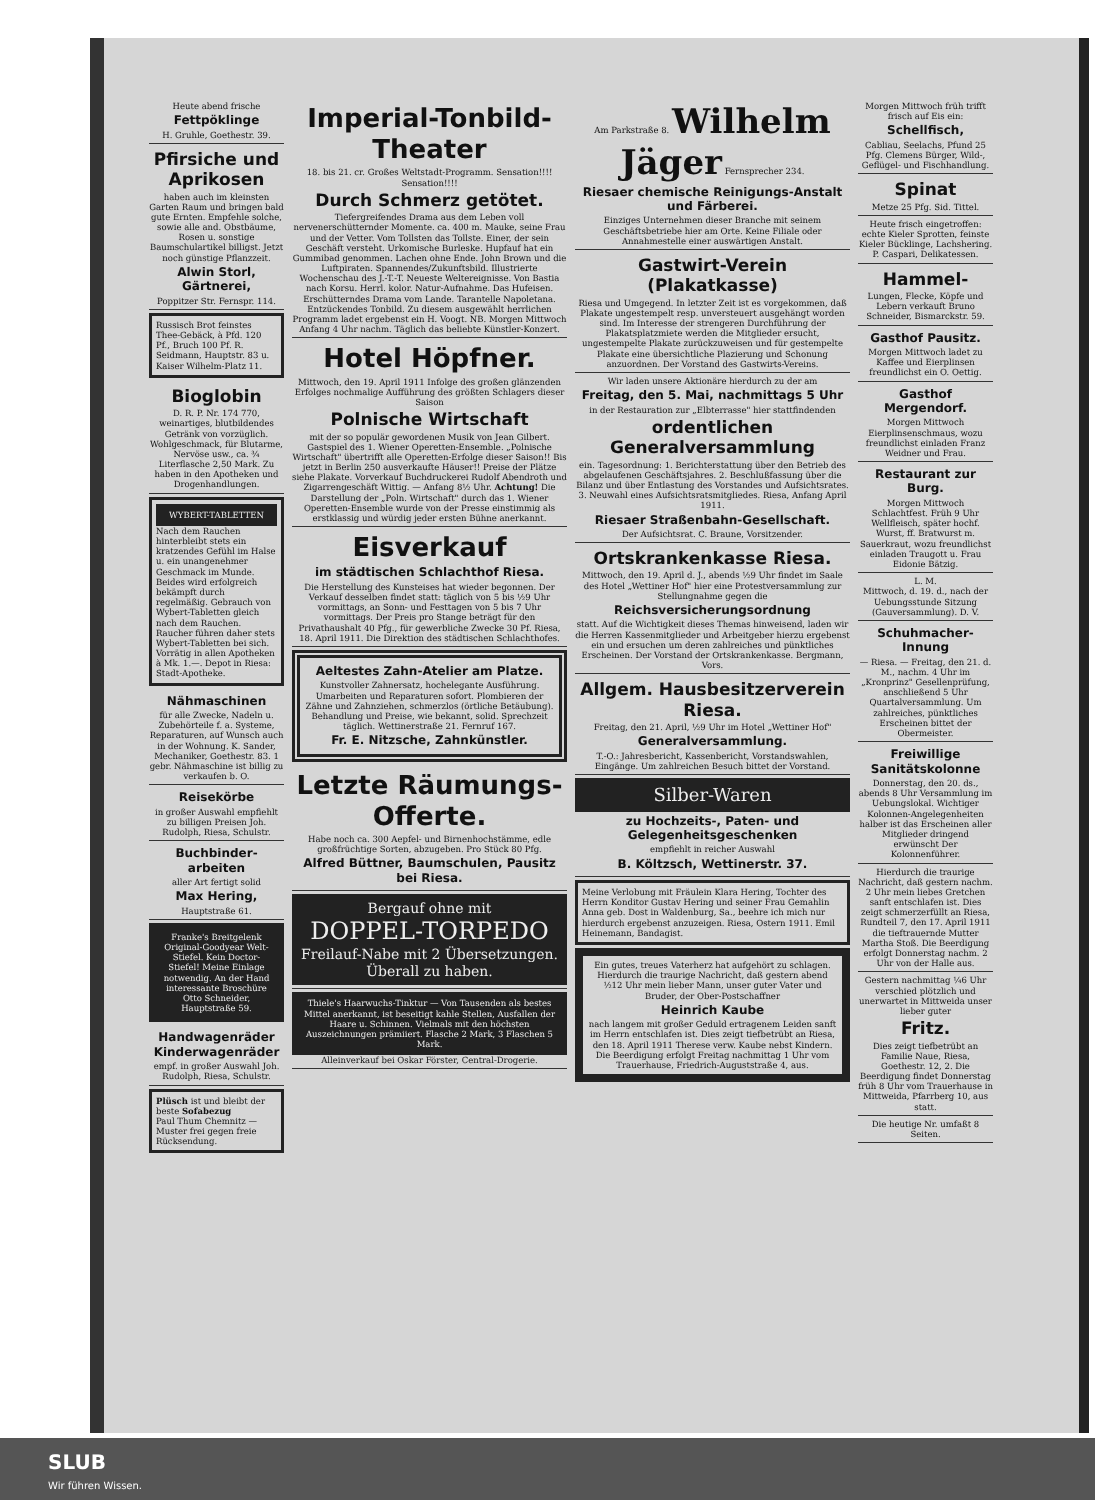Heute abend frische
Fettpöklinge
H. Gruhle, Goethestr. 39.
Pfirsiche und Aprikosen
haben auch im kleinsten Garten Raum und bringen bald gute Ernten. Empfehle solche, sowie alle and. Obstbäume, Rosen u. sonstige Baumschulartikel billigst. Jetzt noch günstige Pflanzzeit.
Alwin Storl, Gärtnerei,
Poppitzer Str. Fernspr. 114.
Russisch Brot feinstes Thee-Gebäck, à Pfd. 120 Pf., Bruch 100 Pf. R. Seidmann, Hauptstr. 83 u. Kaiser Wilhelm-Platz 11.
Bioglobin
D. R. P. Nr. 174 770, weinartiges, blutbildendes Getränk von vorzüglich. Wohlgeschmack, für Blutarme, Nervöse usw., ca. ¾ Literflasche 2,50 Mark. Zu haben in den Apotheken und Drogenhandlungen.
WYBERT-TABLETTEN
Nach dem Rauchen hinterbleibt stets ein kratzendes Gefühl im Halse u. ein unangenehmer Geschmack im Munde. Beides wird erfolgreich bekämpft durch regelmäßig. Gebrauch von Wybert-Tabletten gleich nach dem Rauchen. Raucher führen daher stets Wybert-Tabletten bei sich. Vorrätig in allen Apotheken à Mk. 1.—. Depot in Riesa: Stadt-Apotheke.
Nähmaschinen
für alle Zwecke, Nadeln u. Zubehörteile f. a. Systeme, Reparaturen, auf Wunsch auch in der Wohnung. K. Sander, Mechaniker, Goethestr. 83. 1 gebr. Nähmaschine ist billig zu verkaufen b. O.
Reisekörbe
in großer Auswahl empfiehlt zu billigen Preisen Joh. Rudolph, Riesa, Schulstr.
Buchbinder-arbeiten
aller Art fertigt solid
Max Hering,
Hauptstraße 61.
Franke's Breitgelenk
Original-Goodyear Welt-Stiefel. Kein Doctor-Stiefel! Meine Einlage notwendig. An der Hand interessante Broschüre
Otto Schneider, Hauptstraße 59.
Handwagenräder Kinderwagenräder
empf. in großer Auswahl Joh. Rudolph, Riesa, Schulstr.
Plüsch ist und bleibt der beste Sofabezug
Paul Thum Chemnitz — Muster frei gegen freie Rücksendung.
Imperial-Tonbild-Theater
18. bis 21. cr. Großes Weltstadt-Programm. Sensation!!!! Sensation!!!!
Durch Schmerz getötet.
Tiefergreifendes Drama aus dem Leben voll nervenerschütternder Momente. ca. 400 m. Mauke, seine Frau und der Vetter. Vom Tollsten das Tollste. Einer, der sein Geschäft versteht. Urkomische Burleske. Hupfauf hat ein Gummibad genommen. Lachen ohne Ende. John Brown und die Luftpiraten. Spannendes/Zukunftsbild. Illustrierte Wochenschau des J.-T.-T. Neueste Weltereignisse. Von Bastia nach Korsu. Herrl. kolor. Natur-Aufnahme. Das Hufeisen. Erschütterndes Drama vom Lande. Tarantelle Napoletana. Entzückendes Tonbild. Zu diesem ausgewählt herrlichen Programm ladet ergebenst ein H. Voogt. NB. Morgen Mittwoch Anfang 4 Uhr nachm. Täglich das beliebte Künstler-Konzert.
Hotel Höpfner.
Mittwoch, den 19. April 1911 Infolge des großen glänzenden Erfolges nochmalige Aufführung des größten Schlagers dieser Saison
Polnische Wirtschaft
mit der so populär gewordenen Musik von Jean Gilbert. Gastspiel des 1. Wiener Operetten-Ensemble. „Polnische Wirtschaft" übertrifft alle Operetten-Erfolge dieser Saison!! Bis jetzt in Berlin 250 ausverkaufte Häuser!! Preise der Plätze siehe Plakate. Vorverkauf Buchdruckerei Rudolf Abendroth und Zigarrengeschäft Wittig. — Anfang 8½ Uhr. Achtung! Die Darstellung der „Poln. Wirtschaft" durch das 1. Wiener Operetten-Ensemble wurde von der Presse einstimmig als erstklassig und würdig jeder ersten Bühne anerkannt.
Eisverkauf
im städtischen Schlachthof Riesa.
Die Herstellung des Kunsteises hat wieder begonnen. Der Verkauf desselben findet statt: täglich von 5 bis ½9 Uhr vormittags, an Sonn- und Festtagen von 5 bis 7 Uhr vormittags. Der Preis pro Stange beträgt für den Privathaushalt 40 Pfg., für gewerbliche Zwecke 30 Pf. Riesa, 18. April 1911. Die Direktion des städtischen Schlachthofes.
Aeltestes Zahn-Atelier am Platze.
Kunstvoller Zahnersatz, hochelegante Ausführung. Umarbeiten und Reparaturen sofort. Plombieren der Zähne und Zahnziehen, schmerzlos (örtliche Betäubung). Behandlung und Preise, wie bekannt, solid. Sprechzeit täglich. Wettinerstraße 21. Fernruf 167.
Fr. E. Nitzsche, Zahnkünstler.
Letzte Räumungs-Offerte.
Habe noch ca. 300 Aepfel- und Birnenhochstämme, edle großfrüchtige Sorten, abzugeben. Pro Stück 80 Pfg.
Alfred Büttner, Baumschulen, Pausitz bei Riesa.
Bergauf ohne mit
DOPPEL-TORPEDO
Freilauf-Nabe mit 2 Übersetzungen. Überall zu haben.
Thiele's Haarwuchs-Tinktur — Von Tausenden als bestes Mittel anerkannt, ist beseitigt kahle Stellen, Ausfallen der Haare u. Schinnen. Vielmals mit den höchsten Auszeichnungen prämiiert. Flasche 2 Mark, 3 Flaschen 5 Mark.
Alleinverkauf bei Oskar Förster, Central-Drogerie.
Am Parkstraße 8. Wilhelm Jäger Fernsprecher 234.
Riesaer chemische Reinigungs-Anstalt und Färberei.
Einziges Unternehmen dieser Branche mit seinem Geschäftsbetriebe hier am Orte. Keine Filiale oder Annahmestelle einer auswärtigen Anstalt.
Gastwirt-Verein (Plakatkasse)
Riesa und Umgegend. In letzter Zeit ist es vorgekommen, daß Plakate ungestempelt resp. unversteuert ausgehängt worden sind. Im Interesse der strengeren Durchführung der Plakatsplatzmiete werden die Mitglieder ersucht, ungestempelte Plakate zurückzuweisen und für gestempelte Plakate eine übersichtliche Plazierung und Schonung anzuordnen. Der Vorstand des Gastwirts-Vereins.
Wir laden unsere Aktionäre hierdurch zu der am
Freitag, den 5. Mai, nachmittags 5 Uhr
in der Restauration zur „Elbterrasse" hier stattfindenden
ordentlichen Generalversammlung
ein. Tagesordnung: 1. Berichterstattung über den Betrieb des abgelaufenen Geschäftsjahres. 2. Beschlußfassung über die Bilanz und über Entlastung des Vorstandes und Aufsichtsrates. 3. Neuwahl eines Aufsichtsratsmitgliedes. Riesa, Anfang April 1911.
Riesaer Straßenbahn-Gesellschaft.
Der Aufsichtsrat. C. Braune, Vorsitzender.
Ortskrankenkasse Riesa.
Mittwoch, den 19. April d. J., abends ½9 Uhr findet im Saale des Hotel „Wettiner Hof" hier eine Protestversammlung zur Stellungnahme gegen die
Reichsversicherungsordnung
statt. Auf die Wichtigkeit dieses Themas hinweisend, laden wir die Herren Kassenmitglieder und Arbeitgeber hierzu ergebenst ein und ersuchen um deren zahlreiches und pünktliches Erscheinen. Der Vorstand der Ortskrankenkasse. Bergmann, Vors.
Allgem. Hausbesitzerverein Riesa.
Freitag, den 21. April, ½9 Uhr im Hotel „Wettiner Hof"
Generalversammlung.
T.-O.: Jahresbericht, Kassenbericht, Vorstandswahlen, Eingänge. Um zahlreichen Besuch bittet der Vorstand.
Silber-Waren
zu Hochzeits-, Paten- und Gelegenheitsgeschenken
empfiehlt in reicher Auswahl
B. Költzsch, Wettinerstr. 37.
Meine Verlobung mit Fräulein Klara Hering, Tochter des Herrn Konditor Gustav Hering und seiner Frau Gemahlin Anna geb. Dost in Waldenburg, Sa., beehre ich mich nur hierdurch ergebenst anzuzeigen. Riesa, Ostern 1911. Emil Heinemann, Bandagist.
Ein gutes, treues Vaterherz hat aufgehört zu schlagen. Hierdurch die traurige Nachricht, daß gestern abend ½12 Uhr mein lieber Mann, unser guter Vater und Bruder, der Ober-Postschaffner
Heinrich Kaube
nach langem mit großer Geduld ertragenem Leiden sanft im Herrn entschlafen ist. Dies zeigt tiefbetrübt an Riesa, den 18. April 1911 Therese verw. Kaube nebst Kindern. Die Beerdigung erfolgt Freitag nachmittag 1 Uhr vom Trauerhause, Friedrich-Auguststraße 4, aus.
Morgen Mittwoch früh trifft frisch auf Eis ein:
Schellfisch,
Cabliau, Seelachs, Pfund 25 Pfg. Clemens Bürger, Wild-, Geflügel- und Fischhandlung.
Spinat
Metze 25 Pfg. Sid. Tittel.
Heute frisch eingetroffen: echte Kieler Sprotten, feinste Kieler Bücklinge, Lachshering. P. Caspari, Delikatessen.
Hammel-
Lungen, Flecke, Köpfe und Lebern verkauft Bruno Schneider, Bismarckstr. 59.
Gasthof Pausitz.
Morgen Mittwoch ladet zu Kaffee und Eierplinsen freundlichst ein O. Oettig.
Gasthof Mergendorf.
Morgen Mittwoch Eierplinsenschmaus, wozu freundlichst einladen Franz Weidner und Frau.
Restaurant zur Burg.
Morgen Mittwoch Schlachtfest. Früh 9 Uhr Wellfleisch, später hochf. Wurst, ff. Bratwurst m. Sauerkraut, wozu freundlichst einladen Traugott u. Frau Eidonie Bätzig.
L. M.
Mittwoch, d. 19. d., nach der Uebungsstunde Sitzung (Gauversammlung). D. V.
Schuhmacher-Innung
— Riesa. — Freitag, den 21. d. M., nachm. 4 Uhr im „Kronprinz" Gesellenprüfung, anschließend 5 Uhr Quartalversammlung. Um zahlreiches, pünktliches Erscheinen bittet der Obermeister.
Freiwillige Sanitätskolonne
Donnerstag, den 20. ds., abends 8 Uhr Versammlung im Uebungslokal. Wichtiger Kolonnen-Angelegenheiten halber ist das Erscheinen aller Mitglieder dringend erwünscht Der Kolonnenführer.
Hierdurch die traurige Nachricht, daß gestern nachm. 2 Uhr mein liebes Gretchen sanft entschlafen ist. Dies zeigt schmerzerfüllt an Riesa, Rundteil 7, den 17. April 1911 die tieftrauernde Mutter Martha Stoß. Die Beerdigung erfolgt Donnerstag nachm. 2 Uhr von der Halle aus.
Gestern nachmittag ¼6 Uhr verschied plötzlich und unerwartet in Mittweida unser lieber guter
Fritz.
Dies zeigt tiefbetrübt an Familie Naue, Riesa, Goethestr. 12, 2. Die Beerdigung findet Donnerstag früh 8 Uhr vom Trauerhause in Mittweida, Pfarrberg 10, aus statt.
Die heutige Nr. umfaßt 8 Seiten.
SLUB
Wir führen Wissen.